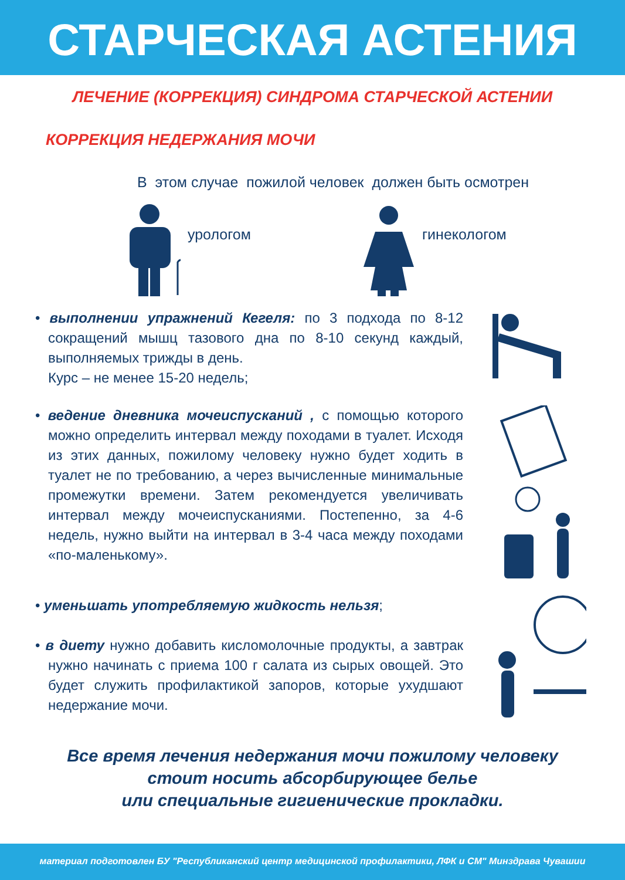СТАРЧЕСКАЯ АСТЕНИЯ
ЛЕЧЕНИЕ (КОРРЕКЦИЯ) СИНДРОМА СТАРЧЕСКОЙ АСТЕНИИ
КОРРЕКЦИЯ НЕДЕРЖАНИЯ МОЧИ
В этом случае пожилой человек должен быть осмотрен
урологом гинекологом
• выполнении упражнений Кегеля: по 3 подхода по 8-12 сокращений мышц тазового дна по 8-10 секунд каждый, выполняемых трижды в день.
Курс – не менее 15-20 недель;
• ведение дневника мочеиспусканий , с помощью которого можно определить интервал между походами в туалет. Исходя из этих данных, пожилому человеку нужно будет ходить в туалет не по требованию, а через вычисленные минимальные промежутки времени. Затем рекомендуется увеличивать интервал между мочеиспусканиями. Постепенно, за 4-6 недель, нужно выйти на интервал в 3-4 часа между походами «по-маленькому».
• уменьшать употребляемую жидкость нельзя;
• в диету нужно добавить кисломолочные продукты, а завтрак нужно начинать с приема 100 г салата из сырых овощей. Это будет служить профилактикой запоров, которые ухудшают недержание мочи.
Все время лечения недержания мочи пожилому человеку
стоит носить абсорбирующее белье
или специальные гигиенические прокладки.
материал подготовлен БУ "Республиканский центр медицинской профилактики, ЛФК и СМ" Минздрава Чувашии